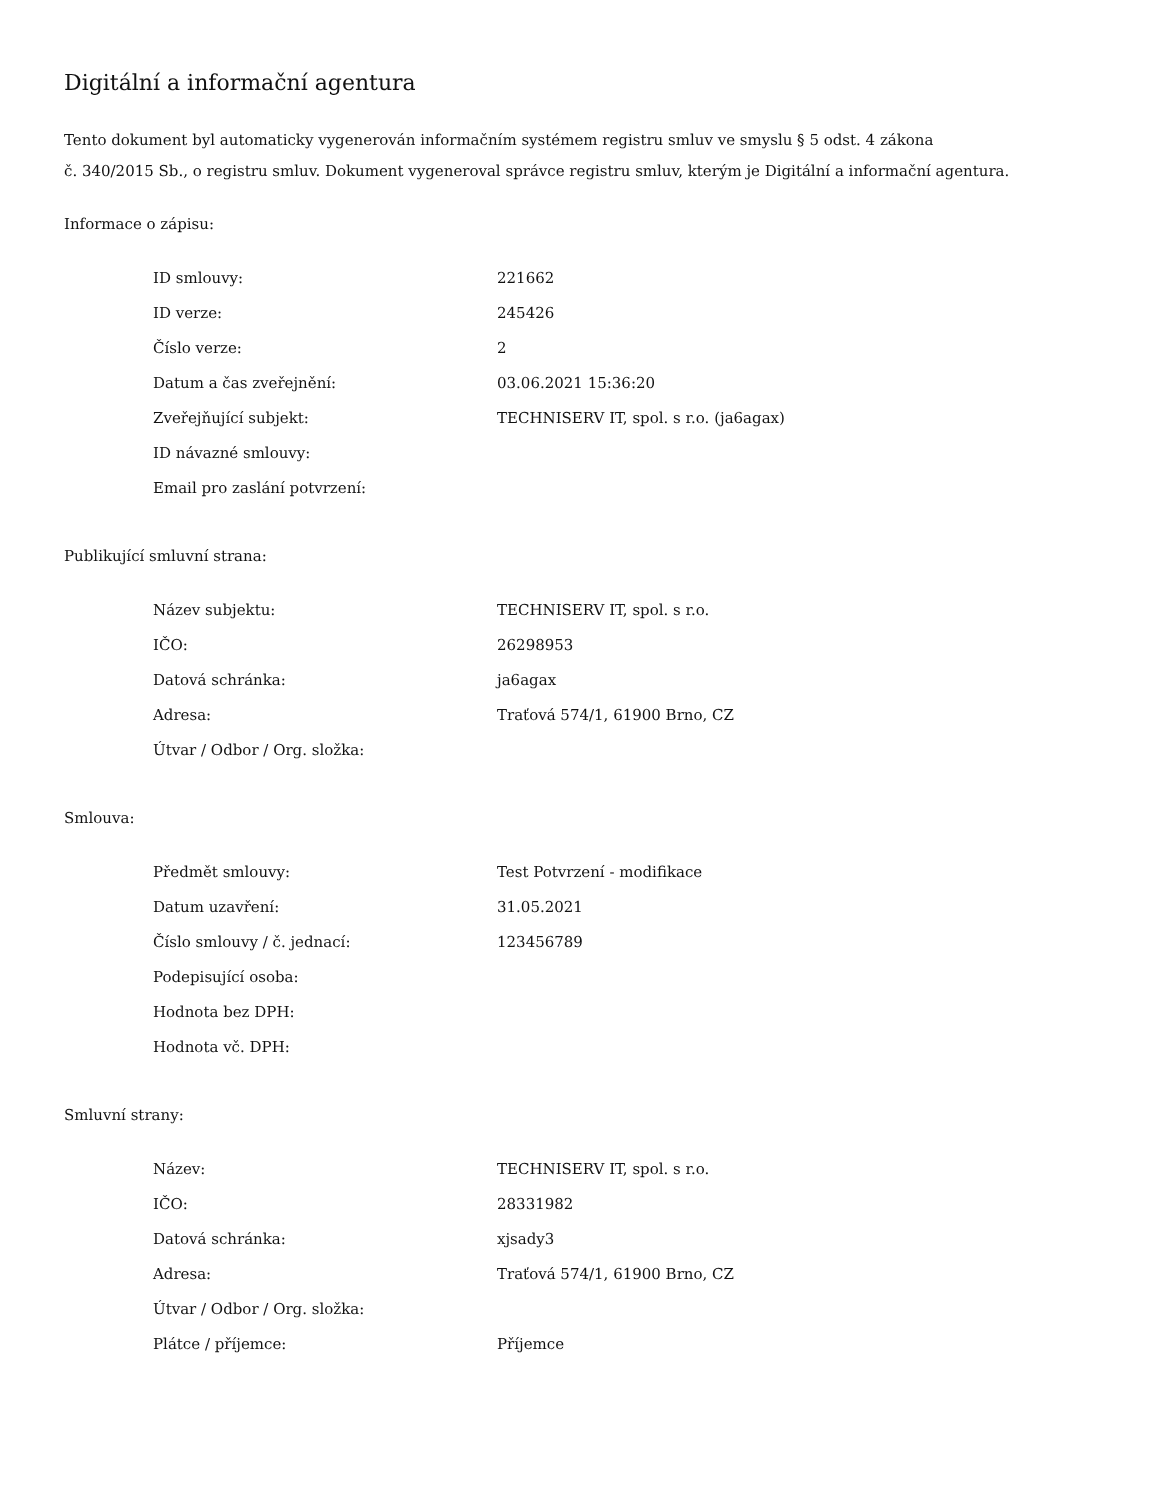Digitální a informační agentura
Tento dokument byl automaticky vygenerován informačním systémem registru smluv ve smyslu § 5 odst. 4 zákona
č. 340/2015 Sb., o registru smluv. Dokument vygeneroval správce registru smluv, kterým je Digitální a informační agentura.
Informace o zápisu:
| ID smlouvy: | 221662 |
| ID verze: | 245426 |
| Číslo verze: | 2 |
| Datum a čas zveřejnění: | 03.06.2021 15:36:20 |
| Zveřejňující subjekt: | TECHNISERV IT, spol. s r.o. (ja6agax) |
| ID návazné smlouvy: | |
| Email pro zaslání potvrzení: | |
Publikující smluvní strana:
| Název subjektu: | TECHNISERV IT, spol. s r.o. |
| IČO: | 26298953 |
| Datová schránka: | ja6agax |
| Adresa: | Traťová 574/1, 61900 Brno, CZ |
| Útvar / Odbor / Org. složka: | |
Smlouva:
| Předmět smlouvy: | Test Potvrzení - modifikace |
| Datum uzavření: | 31.05.2021 |
| Číslo smlouvy / č. jednací: | 123456789 |
| Podepisující osoba: | |
| Hodnota bez DPH: | |
| Hodnota vč. DPH: | |
Smluvní strany:
| Název: | TECHNISERV IT, spol. s r.o. |
| IČO: | 28331982 |
| Datová schránka: | xjsady3 |
| Adresa: | Traťová 574/1, 61900 Brno, CZ |
| Útvar / Odbor / Org. složka: | |
| Plátce / příjemce: | Příjemce |